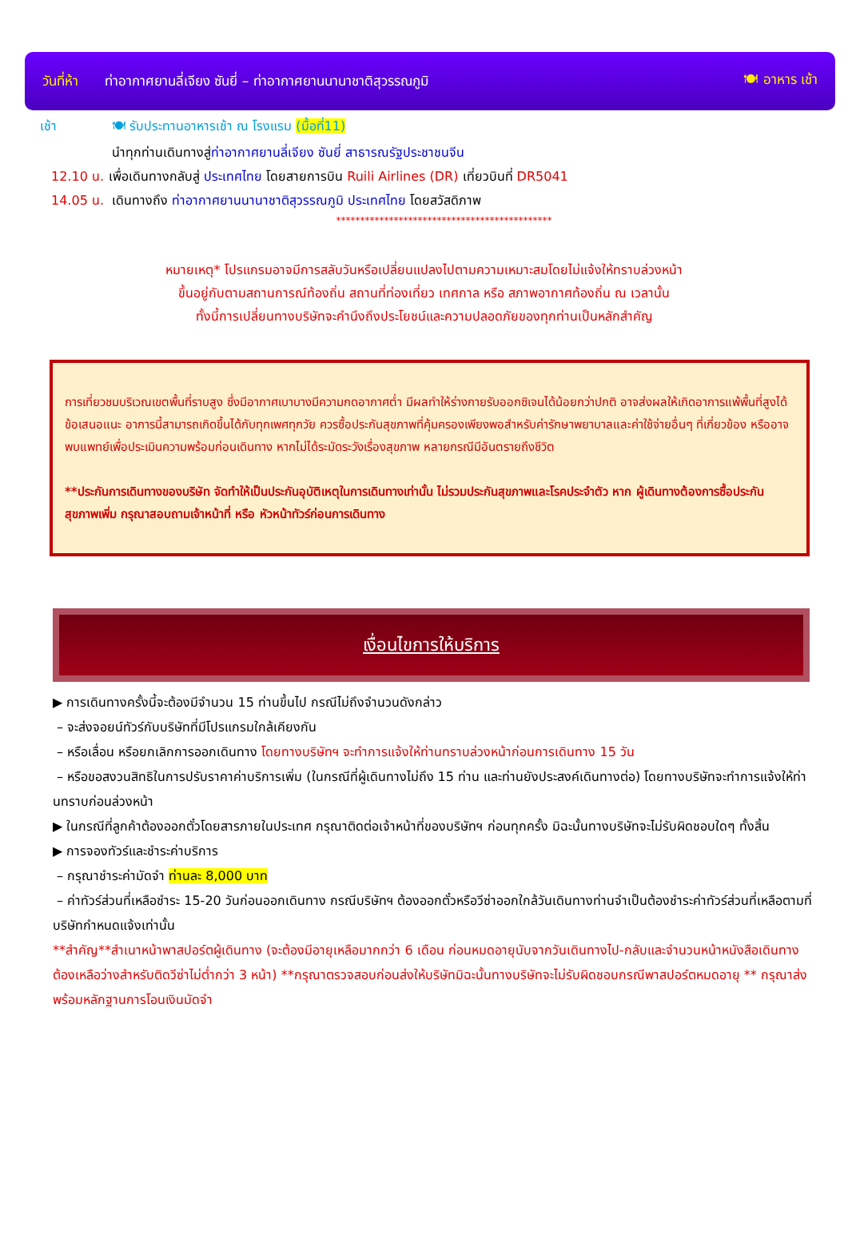วันที่ห้า ท่าอากาศยานลี่เจียง ซันยี่ – ท่าอากาศยานนานาชาติสุวรรณภูมิ 🍽 อาหาร เช้า
เช้า 🍽 รับประทานอาหารเช้า ณ โรงแรม (มื้อที่11)
นำทุกท่านเดินทางสู่ท่าอากาศยานลี่เจียง ซันยี่ สาธารณรัฐประชาชนจีน
12.10 น. เพื่อเดินทางกลับสู่ ประเทศไทย โดยสายการบิน Ruili Airlines (DR) เที่ยวบินที่ DR5041
14.05 น. เดินทางถึง ท่าอากาศยานนานาชาติสุวรรณภูมิ ประเทศไทย โดยสวัสดิภาพ
*********************************************
หมายเหตุ* โปรแกรมอาจมีการสลับวันหรือเปลี่ยนแปลงไปตามความเหมาะสมโดยไม่แจ้งให้ทราบล่วงหน้า
ขึ้นอยู่กับตามสถานการณ์ท้องถิ่น สถานที่ท่องเที่ยว เทศกาล หรือ สภาพอากาศท้องถิ่น ณ เวลานั้น
ทั้งนี้การเปลี่ยนทางบริษัทจะคำนึงถึงประโยชน์และความปลอดภัยของทุกท่านเป็นหลักสำคัญ
การเที่ยวชมบริเวณเขตพื้นที่ราบสูง ซึ่งมีอากาศเบาบางมีความกดอากาศต่ำ มีผลทำให้ร่างกายรับออกซิเจนได้น้อยกว่าปกติ อาจส่งผลให้เกิดอาการแพ้พื้นที่สูงได้ ข้อเสนอแนะ อาการนี้สามารถเกิดขึ้นได้กับทุกเพศทุกวัย ควรซื้อประกันสุขภาพที่คุ้มครองเพียงพอสำหรับค่ารักษาพยาบาลและค่าใช้จ่ายอื่นๆ ที่เกี่ยวข้อง หรืออาจพบแพทย์เพื่อประเมินความพร้อมก่อนเดินทาง หากไม่ได้ระมัดระวังเรื่องสุขภาพ หลายกรณีมีอันตรายถึงชีวิต
**ประกันการเดินทางของบริษัท จัดทำให้เป็นประกันอุบัติเหตุในการเดินทางเท่านั้น ไม่รวมประกันสุขภาพและโรคประจำตัว หาก ผู้เดินทางต้องการซื้อประกันสุขภาพเพิ่ม กรุณาสอบถามเจ้าหน้าที่ หรือ หัวหน้าทัวร์ก่อนการเดินทาง
เงื่อนไขการให้บริการ
▶ การเดินทางครั้งนี้จะต้องมีจำนวน 15 ท่านขึ้นไป กรณีไม่ถึงจำนวนดังกล่าว
– จะส่งจอยน์ทัวร์กับบริษัทที่มีโปรแกรมใกล้เคียงกัน
– หรือเลื่อน หรือยกเลิกการออกเดินทาง โดยทางบริษัทฯ จะทำการแจ้งให้ท่านทราบล่วงหน้าก่อนการเดินทาง 15 วัน
– หรือขอสงวนสิทธิในการปรับราคาค่าบริการเพิ่ม (ในกรณีที่ผู้เดินทางไม่ถึง 15 ท่าน และท่านยังประสงค์เดินทางต่อ) โดยทางบริษัทจะทำการแจ้งให้ท่านทราบก่อนล่วงหน้า
▶ ในกรณีที่ลูกค้าต้องออกตั๋วโดยสารภายในประเทศ กรุณาติดต่อเจ้าหน้าที่ของบริษัทฯ ก่อนทุกครั้ง มิฉะนั้นทางบริษัทจะไม่รับผิดชอบใดๆ ทั้งสิ้น
▶ การจองทัวร์และชำระค่าบริการ
– กรุณาชำระค่ามัดจำ ท่านละ 8,000 บาท
– ค่าทัวร์ส่วนที่เหลือชำระ 15-20 วันก่อนออกเดินทาง กรณีบริษัทฯ ต้องออกตั๋วหรือวีซ่าออกใกล้วันเดินทางท่านจำเป็นต้องชำระค่าทัวร์ส่วนที่เหลือตามที่บริษัทกำหนดแจ้งเท่านั้น
**สำคัญ**สำเนาหน้าพาสปอร์ตผู้เดินทาง (จะต้องมีอายุเหลือมากกว่า 6 เดือน ก่อนหมดอายุนับจากวันเดินทางไป-กลับและจำนวนหน้าหนังสือเดินทางต้องเหลือว่างสำหรับติดวีซ่าไม่ต่ำกว่า 3 หน้า) **กรุณาตรวจสอบก่อนส่งให้บริษัทมิฉะนั้นทางบริษัทจะไม่รับผิดชอบกรณีพาสปอร์ตหมดอายุ ** กรุณาส่งพร้อมหลักฐานการโอนเงินมัดจำ